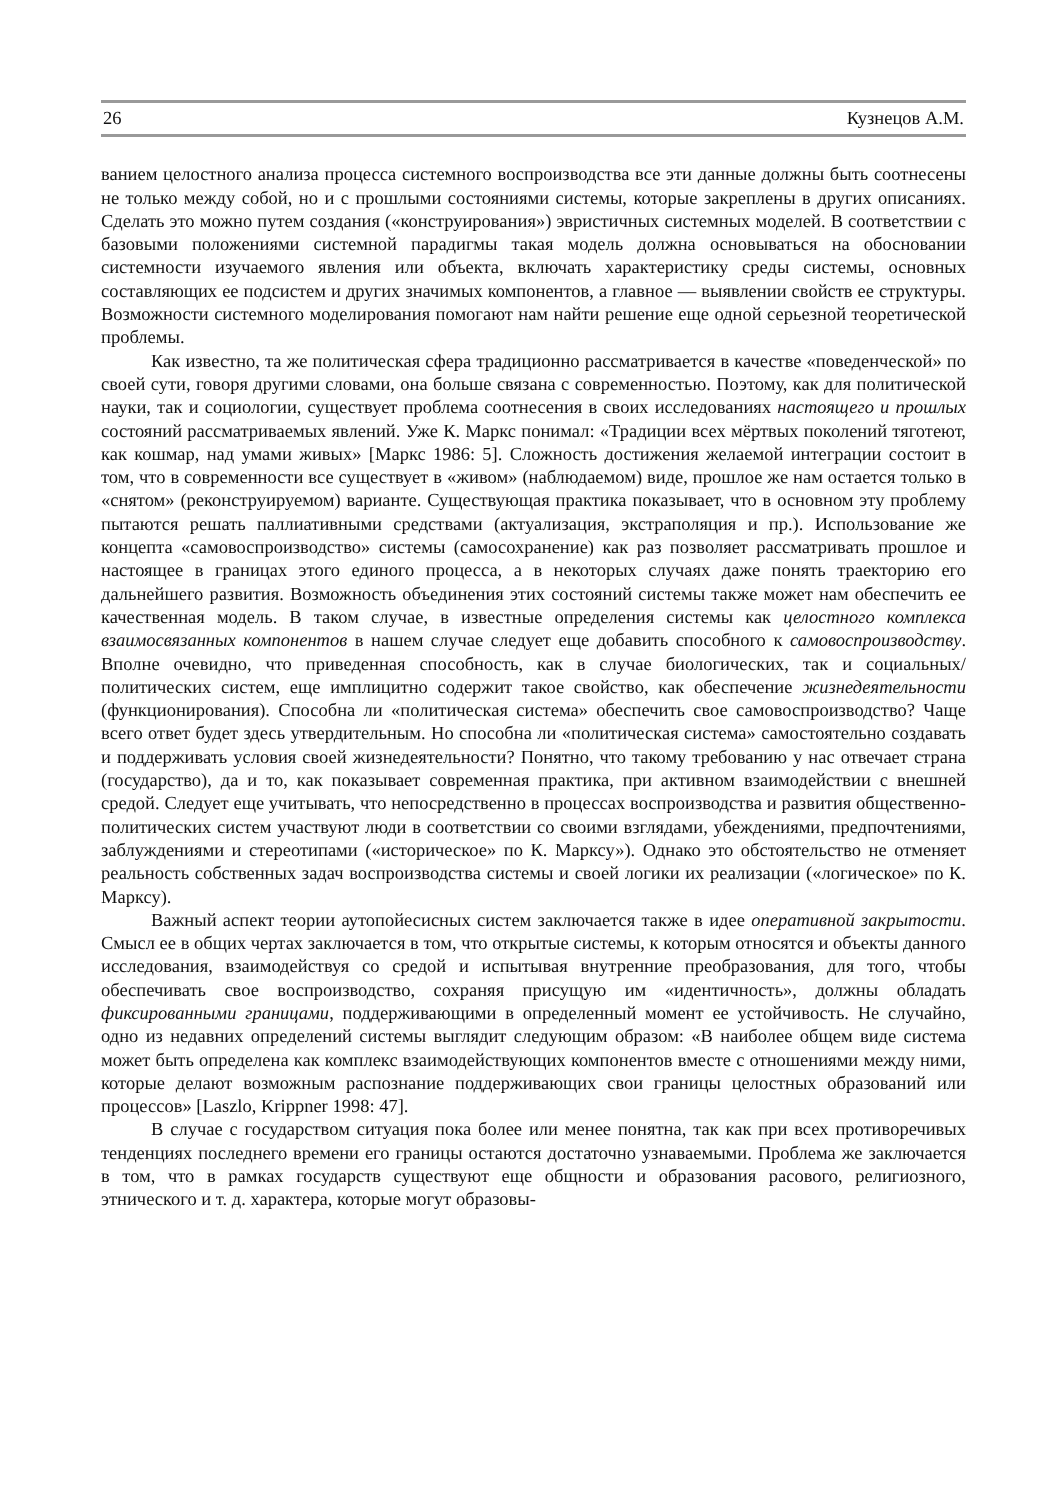26 Кузнецов А.М.
ванием целостного анализа процесса системного воспроизводства все эти данные должны быть соотнесены не только между собой, но и с прошлыми состояниями системы, которые закреплены в других описаниях. Сделать это можно путем создания («конструирования») эвристичных системных моделей. В соответствии с базовыми положениями системной парадигмы такая модель должна основываться на обосновании системности изучаемого явления или объекта, включать характеристику среды системы, основных составляющих ее подсистем и других значимых компонентов, а главное — выявлении свойств ее структуры. Возможности системного моделирования помогают нам найти решение еще одной серьезной теоретической проблемы.
Как известно, та же политическая сфера традиционно рассматривается в качестве «поведенческой» по своей сути, говоря другими словами, она больше связана с современностью. Поэтому, как для политической науки, так и социологии, существует проблема соотнесения в своих исследованиях настоящего и прошлых состояний рассматриваемых явлений. Уже К. Маркс понимал: «Традиции всех мёртвых поколений тяготеют, как кошмар, над умами живых» [Маркс 1986: 5]. Сложность достижения желаемой интеграции состоит в том, что в современности все существует в «живом» (наблюдаемом) виде, прошлое же нам остается только в «снятом» (реконструируемом) варианте. Существующая практика показывает, что в основном эту проблему пытаются решать паллиативными средствами (актуализация, экстраполяция и пр.). Использование же концепта «самовоспроизводство» системы (самосохранение) как раз позволяет рассматривать прошлое и настоящее в границах этого единого процесса, а в некоторых случаях даже понять траекторию его дальнейшего развития. Возможность объединения этих состояний системы также может нам обеспечить ее качественная модель. В таком случае, в известные определения системы как целостного комплекса взаимосвязанных компонентов в нашем случае следует еще добавить способного к самовоспроизводству. Вполне очевидно, что приведенная способность, как в случае биологических, так и социальных/политических систем, еще имплицитно содержит такое свойство, как обеспечение жизнедеятельности (функционирования). Способна ли «политическая система» обеспечить свое самовоспроизводство? Чаще всего ответ будет здесь утвердительным. Но способна ли «политическая система» самостоятельно создавать и поддерживать условия своей жизнедеятельности? Понятно, что такому требованию у нас отвечает страна (государство), да и то, как показывает современная практика, при активном взаимодействии с внешней средой. Следует еще учитывать, что непосредственно в процессах воспроизводства и развития общественно-политических систем участвуют люди в соответствии со своими взглядами, убеждениями, предпочтениями, заблуждениями и стереотипами («историческое» по К. Марксу»). Однако это обстоятельство не отменяет реальность собственных задач воспроизводства системы и своей логики их реализации («логическое» по К. Марксу).
Важный аспект теории аутопойесисных систем заключается также в идее оперативной закрытости. Смысл ее в общих чертах заключается в том, что открытые системы, к которым относятся и объекты данного исследования, взаимодействуя со средой и испытывая внутренние преобразования, для того, чтобы обеспечивать свое воспроизводство, сохраняя присущую им «идентичность», должны обладать фиксированными границами, поддерживающими в определенный момент ее устойчивость. Не случайно, одно из недавних определений системы выглядит следующим образом: «В наиболее общем виде система может быть определена как комплекс взаимодействующих компонентов вместе с отношениями между ними, которые делают возможным распознание поддерживающих свои границы целостных образований или процессов» [Laszlo, Krippner 1998: 47].
В случае с государством ситуация пока более или менее понятна, так как при всех противоречивых тенденциях последнего времени его границы остаются достаточно узнаваемыми. Проблема же заключается в том, что в рамках государств существуют еще общности и образования расового, религиозного, этнического и т. д. характера, которые могут образовы-